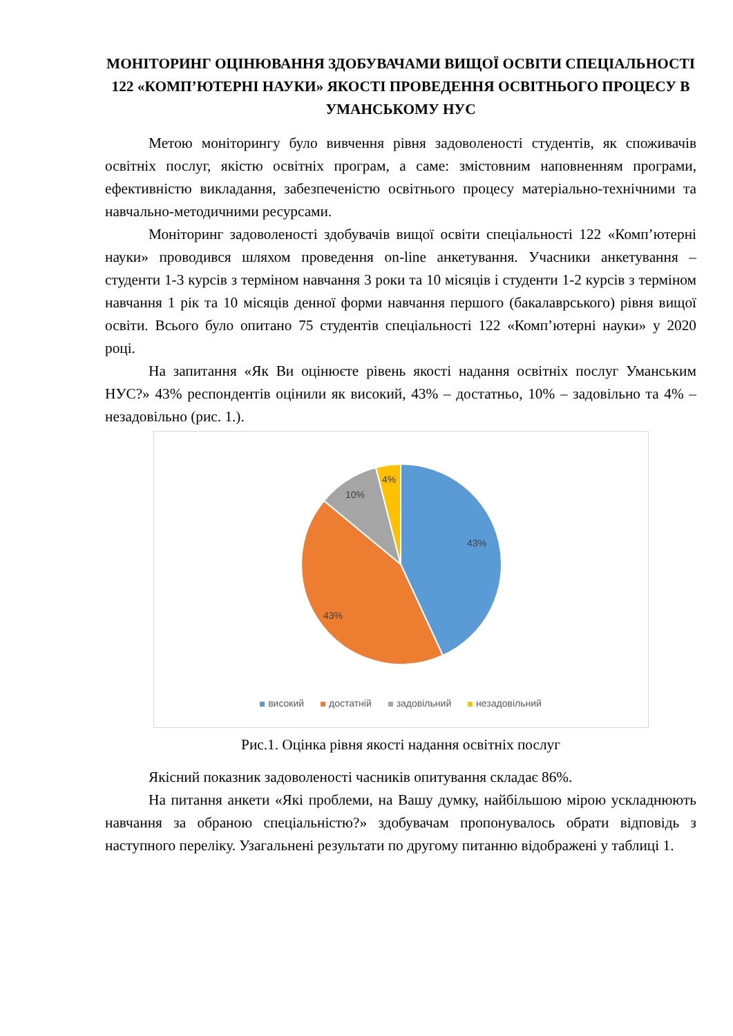МОНІТОРИНГ ОЦІНЮВАННЯ ЗДОБУВАЧАМИ ВИЩОЇ ОСВІТИ СПЕЦІАЛЬНОСТІ 122 «КОМП’ЮТЕРНІ НАУКИ» ЯКОСТІ ПРОВЕДЕННЯ ОСВІТНЬОГО ПРОЦЕСУ В УМАНСЬКОМУ НУС
Метою моніторингу було вивчення рівня задоволеності студентів, як споживачів освітніх послуг, якістю освітніх програм, а саме: змістовним наповненням програми, ефективністю викладання, забезпеченістю освітнього процесу матеріально-технічними та навчально-методичними ресурсами.
Моніторинг задоволеності здобувачів вищої освіти спеціальності 122 «Комп’ютерні науки» проводився шляхом проведення on-line анкетування. Учасники анкетування – студенти 1-3 курсів з терміном навчання 3 роки та 10 місяців і студенти 1-2 курсів з терміном навчання 1 рік та 10 місяців денної форми навчання першого (бакалаврського) рівня вищої освіти. Всього було опитано 75 студентів спеціальності 122 «Комп’ютерні науки» у 2020 році.
На запитання «Як Ви оцінюєте рівень якості надання освітніх послуг Уманським НУС?» 43% респондентів оцінили як високий, 43% – достатньо, 10% – задовільно та 4% – незадовільно (рис. 1.).
43%
43%
10%
4%
високий достатній задовільний незадовільний
Рис.1. Оцінка рівня якості надання освітніх послуг
Якісний показник задоволеності часників опитування складає 86%.
На питання анкети «Які проблеми, на Вашу думку, найбільшою мірою ускладнюють навчання за обраною спеціальністю?» здобувачам пропонувалось обрати відповідь з наступного переліку. Узагальнені результати по другому питанню відображені у таблиці 1.